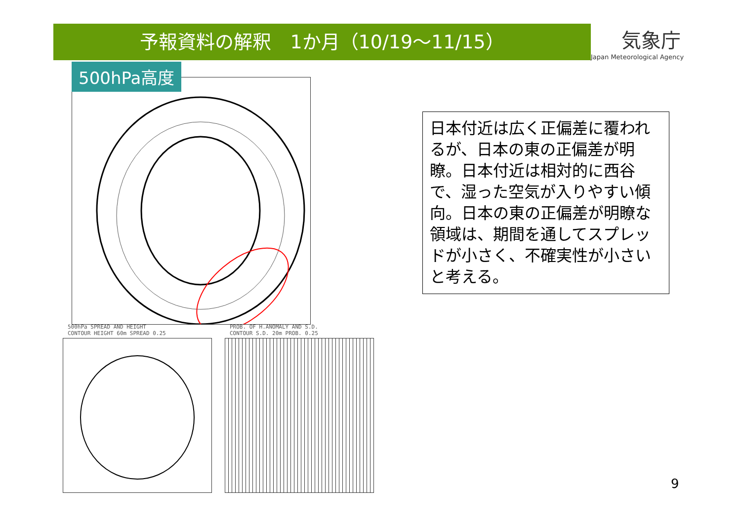予報資料の解釈　1か月（10/19～11/15）
気象庁
Japan Meteorological Agency
500hPa高度
500hPa SPREAD AND HEIGHT
CONTOUR HEIGHT 60m SPREAD 0.25
PROB. OF H.ANOMALY AND S.D.
CONTOUR S.D. 20m PROB. 0.25
日本付近は広く正偏差に覆われるが、日本の東の正偏差が明瞭。日本付近は相対的に西谷で、湿った空気が入りやすい傾向。日本の東の正偏差が明瞭な領域は、期間を通してスプレッドが小さく、不確実性が小さいと考える。
9